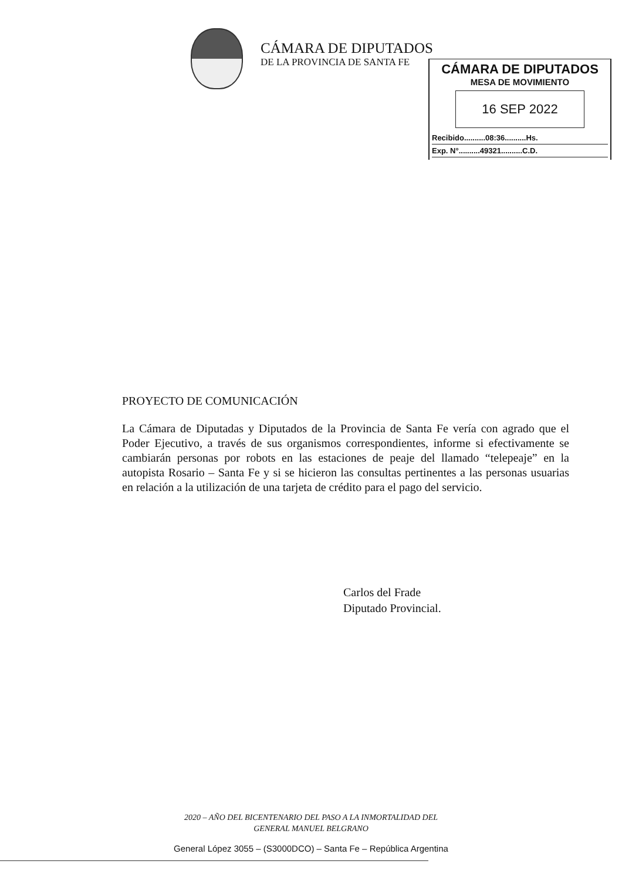CÁMARA DE DIPUTADOS
DE LA PROVINCIA DE SANTA FE
CÁMARA DE DIPUTADOS
MESA DE MOVIMIENTO
16 SEP 2022
Recibido..........08:36..........Hs.
Exp. N°..........49321..........C.D.
PROYECTO DE COMUNICACIÓN
La Cámara de Diputadas y Diputados de la Provincia de Santa Fe vería con agrado que el Poder Ejecutivo, a través de sus organismos correspondientes, informe si efectivamente se cambiarán personas por robots en las estaciones de peaje del llamado “telepeaje” en la autopista Rosario – Santa Fe y si se hicieron las consultas pertinentes a las personas usuarias en relación a la utilización de una tarjeta de crédito para el pago del servicio.
Carlos del Frade
Diputado Provincial.
2020 – AÑO DEL BICENTENARIO DEL PASO A LA INMORTALIDAD DEL
GENERAL MANUEL BELGRANO
General López 3055 – (S3000DCO) – Santa Fe – República Argentina